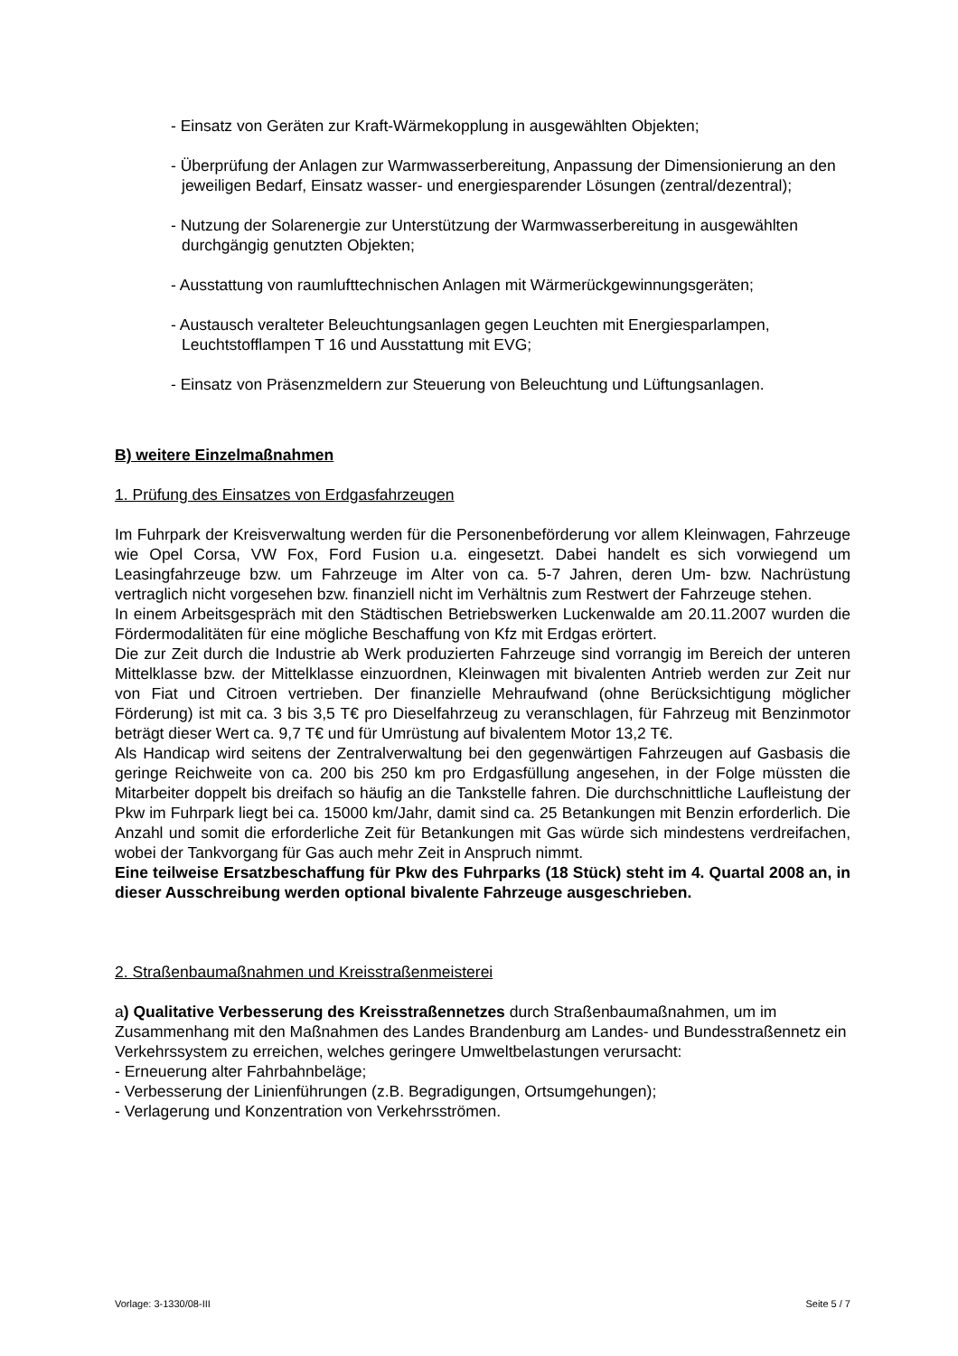- Einsatz von Geräten zur Kraft-Wärmekopplung in ausgewählten Objekten;
- Überprüfung der Anlagen zur Warmwasserbereitung, Anpassung der Dimensionierung an den jeweiligen Bedarf, Einsatz wasser- und energiesparender Lösungen (zentral/dezentral);
- Nutzung der Solarenergie zur Unterstützung der Warmwasserbereitung in ausgewählten durchgängig genutzten Objekten;
- Ausstattung von raumlufttechnischen Anlagen mit Wärmerückgewinnungsgeräten;
- Austausch veralteter Beleuchtungsanlagen gegen Leuchten mit Energiesparlampen, Leuchtstofflampen T 16 und Ausstattung mit EVG;
- Einsatz von Präsenzmeldern zur Steuerung von Beleuchtung und Lüftungsanlagen.
B) weitere Einzelmaßnahmen
1. Prüfung des Einsatzes von Erdgasfahrzeugen
Im Fuhrpark der Kreisverwaltung werden für die Personenbeförderung vor allem Kleinwagen, Fahrzeuge wie Opel Corsa, VW Fox, Ford Fusion u.a. eingesetzt. Dabei handelt es sich vorwiegend um Leasingfahrzeuge bzw. um Fahrzeuge im Alter von ca. 5-7 Jahren, deren Um- bzw. Nachrüstung vertraglich nicht vorgesehen bzw. finanziell nicht im Verhältnis zum Restwert der Fahrzeuge stehen.
In einem Arbeitsgespräch mit den Städtischen Betriebswerken Luckenwalde am 20.11.2007 wurden die Fördermodalitäten für eine mögliche Beschaffung von Kfz mit Erdgas erörtert.
Die zur Zeit durch die Industrie ab Werk produzierten Fahrzeuge sind vorrangig im Bereich der unteren Mittelklasse bzw. der Mittelklasse einzuordnen, Kleinwagen mit bivalenten Antrieb werden zur Zeit nur von Fiat und Citroen vertrieben. Der finanzielle Mehraufwand (ohne Berücksichtigung möglicher Förderung) ist mit ca. 3 bis 3,5 T€ pro Dieselfahrzeug zu veranschlagen, für Fahrzeug mit Benzinmotor beträgt dieser Wert ca. 9,7 T€ und für Umrüstung auf bivalentem Motor 13,2 T€.
Als Handicap wird seitens der Zentralverwaltung bei den gegenwärtigen Fahrzeugen auf Gasbasis die geringe Reichweite von ca. 200 bis 250 km pro Erdgasfüllung angesehen, in der Folge müssten die Mitarbeiter doppelt bis dreifach so häufig an die Tankstelle fahren. Die durchschnittliche Laufleistung der Pkw im Fuhrpark liegt bei ca. 15000 km/Jahr, damit sind ca. 25 Betankungen mit Benzin erforderlich. Die Anzahl und somit die erforderliche Zeit für Betankungen mit Gas würde sich mindestens verdreifachen, wobei der Tankvorgang für Gas auch mehr Zeit in Anspruch nimmt.
Eine teilweise Ersatzbeschaffung für Pkw des Fuhrparks (18 Stück) steht im 4. Quartal 2008 an, in dieser Ausschreibung werden optional bivalente Fahrzeuge ausgeschrieben.
2. Straßenbaumaßnahmen und Kreisstraßenmeisterei
a) Qualitative Verbesserung des Kreisstraßennetzes durch Straßenbaumaßnahmen, um im Zusammenhang mit den Maßnahmen des Landes Brandenburg am Landes- und Bundesstraßennetz ein Verkehrssystem zu erreichen, welches geringere Umweltbelastungen verursacht:
- Erneuerung alter Fahrbahnbeläge;
- Verbesserung der Linienführungen (z.B. Begradigungen, Ortsumgehungen);
- Verlagerung und Konzentration von Verkehrsströmen.
Vorlage: 3-1330/08-III Seite 5 / 7